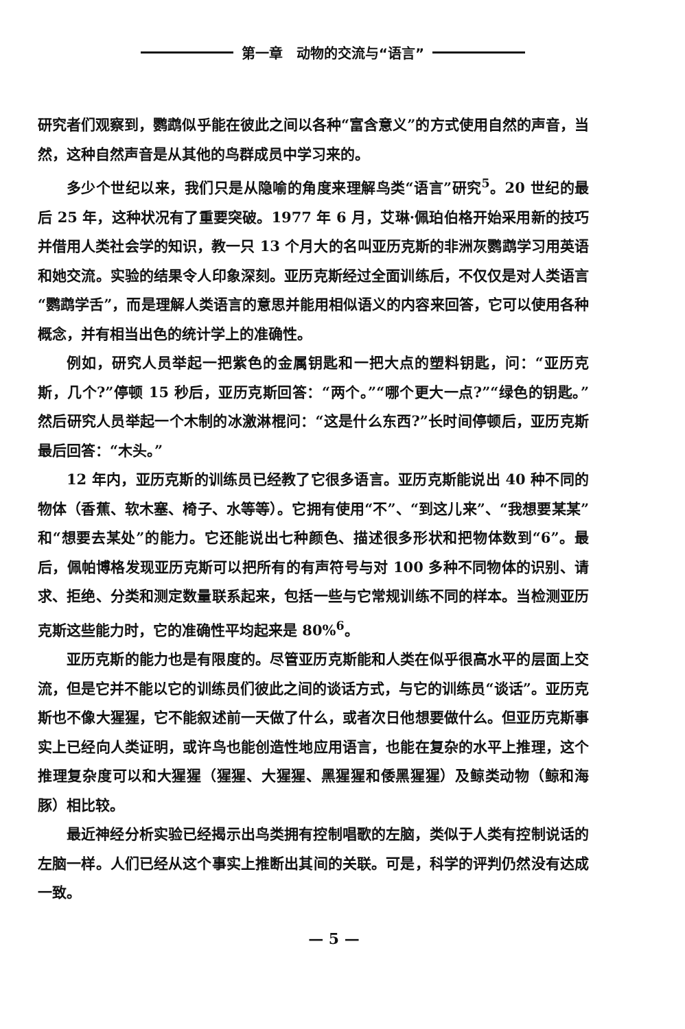第一章　动物的交流与“语言”
研究者们观察到，鹦鹉似乎能在彼此之间以各种“富含意义”的方式使用自然的声音，当然，这种自然声音是从其他的鸟群成员中学习来的。
多少个世纪以来，我们只是从隐喻的角度来理解鸟类“语言”研究<sup>5</sup>。20 世纪的最后 25 年，这种状况有了重要突破。1977 年 6 月，艾琳·佩珀伯格开始采用新的技巧并借用人类社会学的知识，教一只 13 个月大的名叫亚历克斯的非洲灰鹦鹉学习用英语和她交流。实验的结果令人印象深刻。亚历克斯经过全面训练后，不仅仅是对人类语言“鹦鹉学舌”，而是理解人类语言的意思并能用相似语义的内容来回答，它可以使用各种概念，并有相当出色的统计学上的准确性。
例如，研究人员举起一把紫色的金属钥匙和一把大点的塑料钥匙，问：“亚历克斯，几个?”停顿 15 秒后，亚历克斯回答：“两个。”“哪个更大一点?”“绿色的钥匙。”然后研究人员举起一个木制的冰激淋棍问：“这是什么东西?”长时间停顿后，亚历克斯最后回答：“木头。”
12 年内，亚历克斯的训练员已经教了它很多语言。亚历克斯能说出 40 种不同的物体（香蕉、软木塞、椅子、水等等）。它拥有使用“不”、“到这儿来”、“我想要某某”和“想要去某处”的能力。它还能说出七种颜色、描述很多形状和把物体数到“6”。最后，佩帕博格发现亚历克斯可以把所有的有声符号与对 100 多种不同物体的识别、请求、拒绝、分类和测定数量联系起来，包括一些与它常规训练不同的样本。当检测亚历克斯这些能力时，它的准确性平均起来是 80%<sup>6</sup>。
亚历克斯的能力也是有限度的。尽管亚历克斯能和人类在似乎很高水平的层面上交流，但是它并不能以它的训练员们彼此之间的谈话方式，与它的训练员“谈话”。亚历克斯也不像大猩猩，它不能叙述前一天做了什么，或者次日他想要做什么。但亚历克斯事实上已经向人类证明，或许鸟也能创造性地应用语言，也能在复杂的水平上推理，这个推理复杂度可以和大猩猩（猩猩、大猩猩、黑猩猩和倭黑猩猩）及鲸类动物（鲸和海豚）相比较。
最近神经分析实验已经揭示出鸟类拥有控制唱歌的左脑，类似于人类有控制说话的左脑一样。人们已经从这个事实上推断出其间的关联。可是，科学的评判仍然没有达成一致。
— 5 —